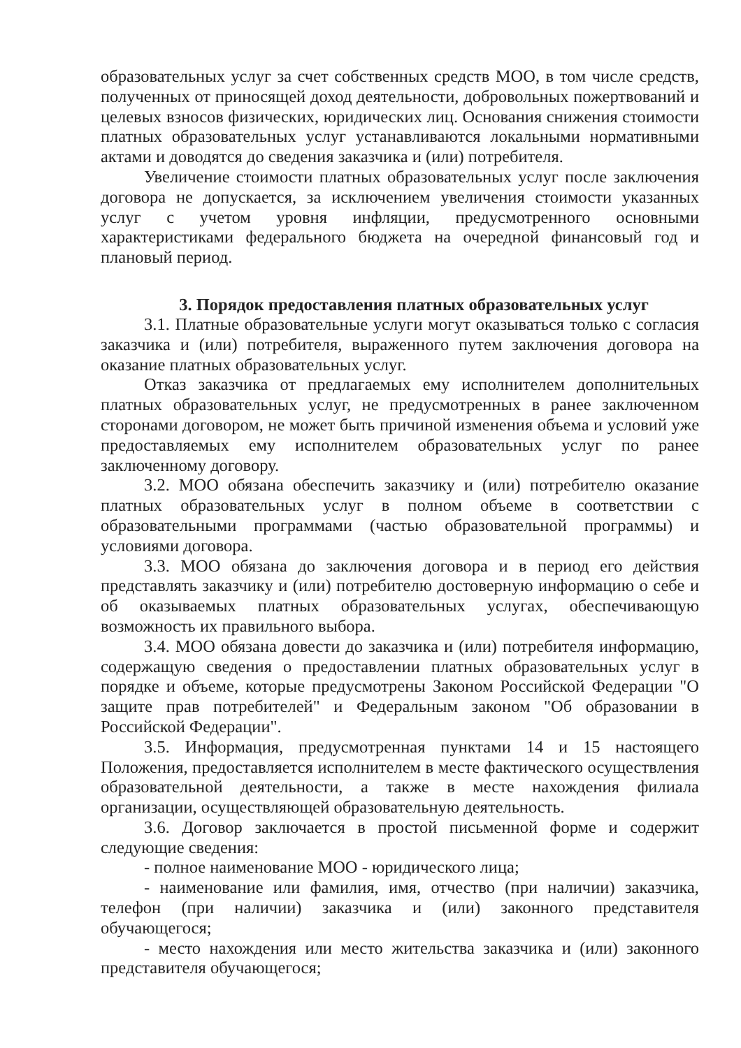образовательных услуг за счет собственных средств МОО, в том числе средств, полученных от приносящей доход деятельности, добровольных пожертвований и целевых взносов физических, юридических лиц. Основания снижения стоимости платных образовательных услуг устанавливаются локальными нормативными актами и доводятся до сведения заказчика и (или) потребителя.
Увеличение стоимости платных образовательных услуг после заключения договора не допускается, за исключением увеличения стоимости указанных услуг с учетом уровня инфляции, предусмотренного основными характеристиками федерального бюджета на очередной финансовый год и плановый период.
3. Порядок предоставления платных образовательных услуг
3.1. Платные образовательные услуги могут оказываться только с согласия заказчика и (или) потребителя, выраженного путем заключения договора на оказание платных образовательных услуг.
Отказ заказчика от предлагаемых ему исполнителем дополнительных платных образовательных услуг, не предусмотренных в ранее заключенном сторонами договором, не может быть причиной изменения объема и условий уже предоставляемых ему исполнителем образовательных услуг по ранее заключенному договору.
3.2. МОО обязана обеспечить заказчику и (или) потребителю оказание платных образовательных услуг в полном объеме в соответствии с образовательными программами (частью образовательной программы) и условиями договора.
3.3. МОО обязана до заключения договора и в период его действия представлять заказчику и (или) потребителю достоверную информацию о себе и об оказываемых платных образовательных услугах, обеспечивающую возможность их правильного выбора.
3.4. МОО обязана довести до заказчика и (или) потребителя информацию, содержащую сведения о предоставлении платных образовательных услуг в порядке и объеме, которые предусмотрены Законом Российской Федерации "О защите прав потребителей" и Федеральным законом "Об образовании в Российской Федерации".
3.5. Информация, предусмотренная пунктами 14 и 15 настоящего Положения, предоставляется исполнителем в месте фактического осуществления образовательной деятельности, а также в месте нахождения филиала организации, осуществляющей образовательную деятельность.
3.6. Договор заключается в простой письменной форме и содержит следующие сведения:
- полное наименование МОО - юридического лица;
- наименование или фамилия, имя, отчество (при наличии) заказчика, телефон (при наличии) заказчика и (или) законного представителя обучающегося;
- место нахождения или место жительства заказчика и (или) законного представителя обучающегося;